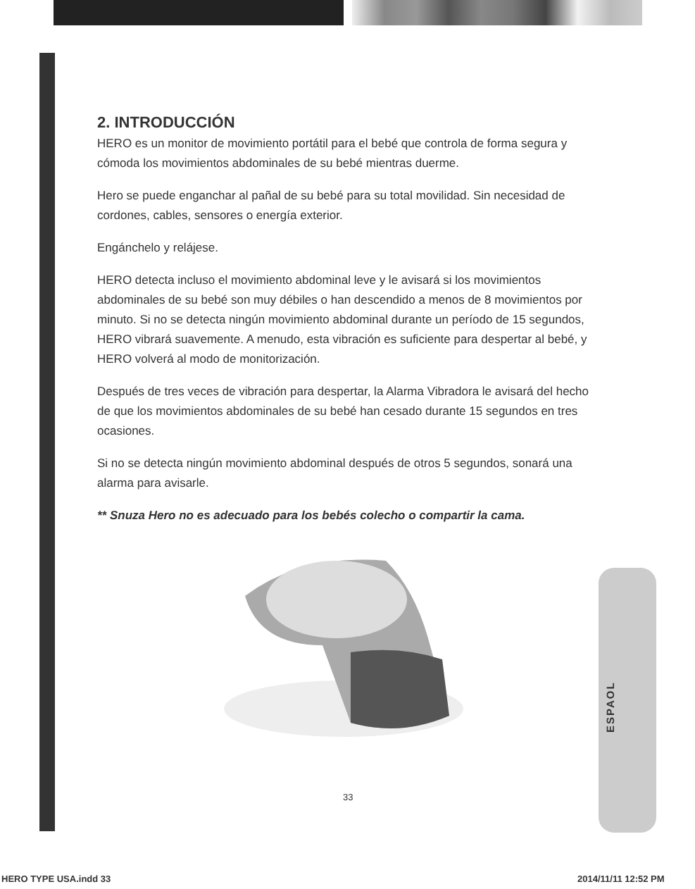ESPAOL
2. INTRODUCCIÓN
HERO es un monitor de movimiento portátil para el bebé que controla de forma segura y cómoda los movimientos abdominales de su bebé mientras duerme.
Hero se puede enganchar al pañal de su bebé para su total movilidad. Sin necesidad de cordones, cables, sensores o energía exterior.
Engánchelo y relájese.
HERO detecta incluso el movimiento abdominal leve y le avisará si los movimientos abdominales de su bebé son muy débiles o han descendido a menos de 8 movimientos por minuto. Si no se detecta ningún movimiento abdominal durante un período de 15 segundos, HERO vibrará suavemente. A menudo, esta vibración es suficiente para despertar al bebé, y HERO volverá al modo de monitorización.
Después de tres veces de vibración para despertar, la Alarma Vibradora le avisará del hecho de que los movimientos abdominales de su bebé han cesado durante 15 segundos en tres ocasiones.
Si no se detecta ningún movimiento abdominal después de otros 5 segundos, sonará una alarma para avisarle.
** Snuza Hero no es adecuado para los bebés colecho o compartir la cama.
33
HERO TYPE USA.indd 33 2014/11/11 12:52 PM